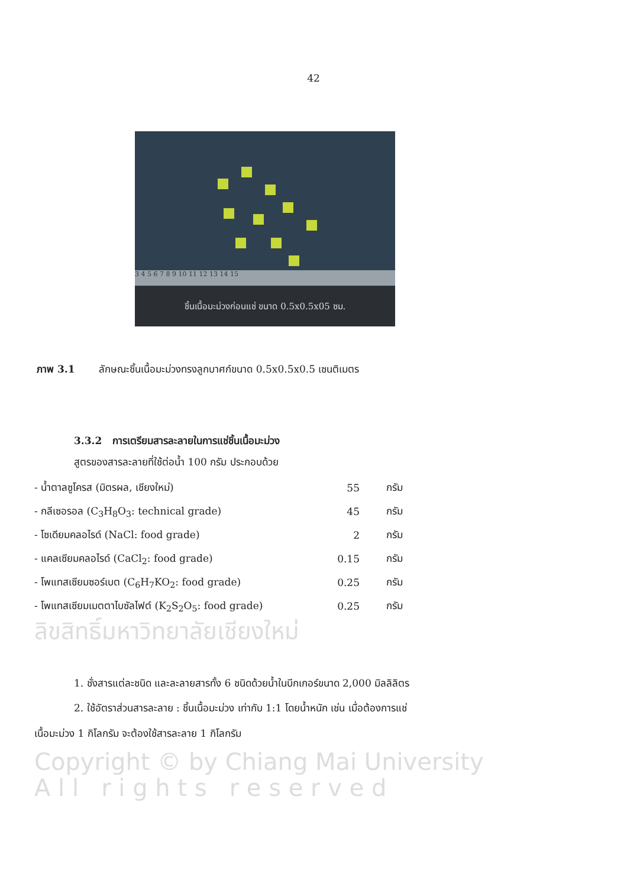42
3 4 5 6 7 8 9 10 11 12 13 14 15
ชิ้นเนื้อมะม่วงก่อนแช่ ขนาด 0.5x0.5x05 ซม.
ภาพ 3.1 ลักษณะชิ้นเนื้อมะม่วงทรงลูกบาศก์ขนาด 0.5x0.5x0.5 เซนติเมตร
3.3.2 การเตรียมสารละลายในการแช่ชิ้นเนื้อมะม่วง
สูตรของสารละลายที่ใช้ต่อน้ำ 100 กรัม ประกอบด้วย
| - น้ำตาลซูโครส (มิตรผล, เชียงใหม่) | 55 | กรัม |
| - กลีเซอรอล (C<sub>3</sub>H<sub>8</sub>O<sub>3</sub>: technical grade) | 45 | กรัม |
| - โซเดียมคลอไรด์ (NaCl: food grade) | 2 | กรัม |
| - แคลเซียมคลอไรด์ (CaCl<sub>2</sub>: food grade) | 0.15 | กรัม |
| - โพแทสเซียมซอร์เบต (C<sub>6</sub>H<sub>7</sub>KO<sub>2</sub>: food grade) | 0.25 | กรัม |
| - โพแทสเซียมเมตตาไบซัลไฟต์ (K<sub>2</sub>S<sub>2</sub>O<sub>5</sub>: food grade) | 0.25 | กรัม |
ลิขสิทธิ์มหาวิทยาลัยเชียงใหม่
1. ชั่งสารแต่ละชนิด และละลายสารทั้ง 6 ชนิดด้วยน้ำในบีกเกอร์ขนาด 2,000 มิลลิลิตร
2. ใช้อัตราส่วนสารละลาย : ชิ้นเนื้อมะม่วง เท่ากับ 1:1 โดยน้ำหนัก เช่น เมื่อต้องการแช่
เนื้อมะม่วง 1 กิโลกรัม จะต้องใช้สารละลาย 1 กิโลกรัม
Copyright © by Chiang Mai University
A l l r i g h t s r e s e r v e d